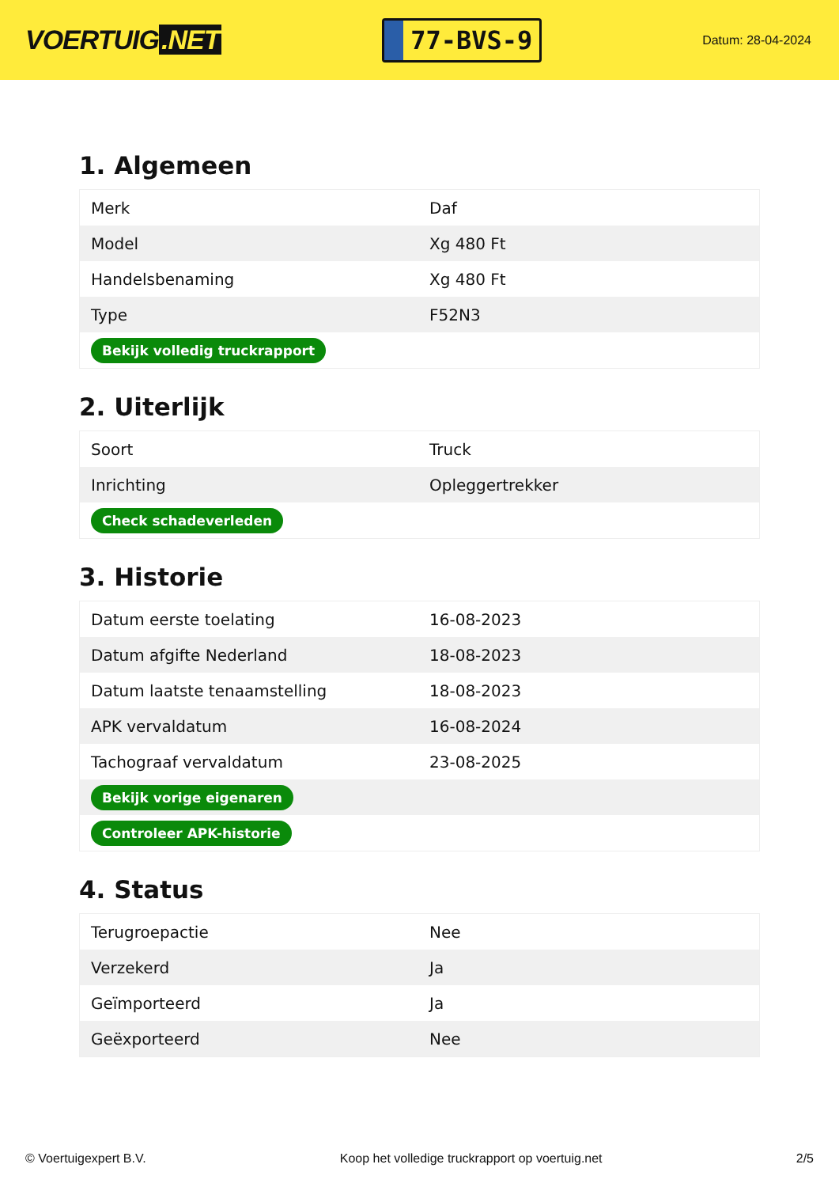VOERTUIG.NET
77-BVS-9
Datum: 28-04-2024
1. Algemeen
| Merk | Daf |
| Model | Xg 480 Ft |
| Handelsbenaming | Xg 480 Ft |
| Type | F52N3 |
| Bekijk volledig truckrapport | |
2. Uiterlijk
| Soort | Truck |
| Inrichting | Opleggertrekker |
| Check schadeverleden | |
3. Historie
| Datum eerste toelating | 16-08-2023 |
| Datum afgifte Nederland | 18-08-2023 |
| Datum laatste tenaamstelling | 18-08-2023 |
| APK vervaldatum | 16-08-2024 |
| Tachograaf vervaldatum | 23-08-2025 |
| Bekijk vorige eigenaren | |
| Controleer APK-historie | |
4. Status
| Terugroepactie | Nee |
| Verzekerd | Ja |
| Geïmporteerd | Ja |
| Geëxporteerd | Nee |
© Voertuigexpert B.V. Koop het volledige truckrapport op voertuig.net 2/5